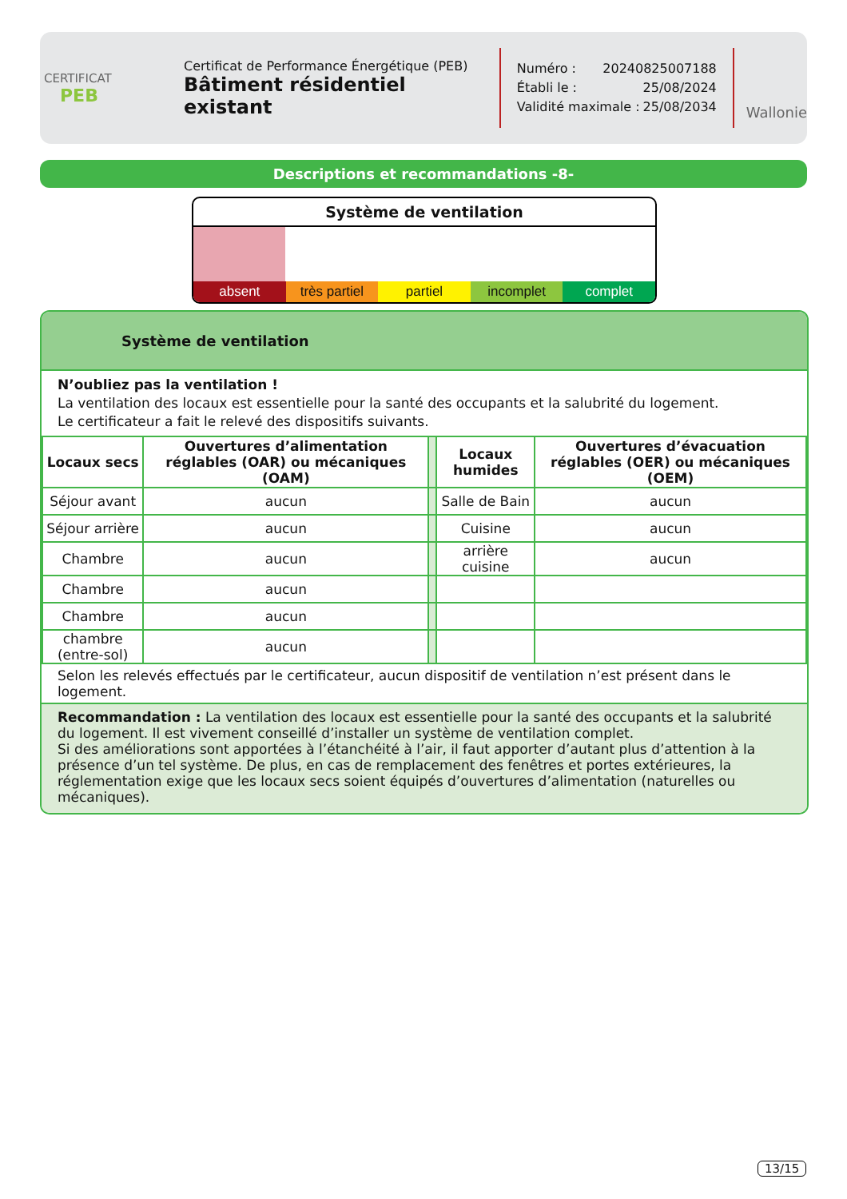CERTIFICAT
PEB
Certificat de Performance Énergétique (PEB)
Bâtiment résidentiel existant
Numéro : 20240825007188
Établi le : 25/08/2024
Validité maximale : 25/08/2034
Wallonie
Descriptions et recommandations -8-
Système de ventilation
absent très partiel partiel incomplet complet
Système de ventilation
N’oubliez pas la ventilation !
La ventilation des locaux est essentielle pour la santé des occupants et la salubrité du logement.
Le certificateur a fait le relevé des dispositifs suivants.
| Locaux secs | Ouvertures d’alimentation réglables (OAR) ou mécaniques (OAM) | | Locaux humides | Ouvertures d’évacuation réglables (OER) ou mécaniques (OEM) |
| Séjour avant | aucun | | Salle de Bain | aucun |
| Séjour arrière | aucun | | Cuisine | aucun |
| Chambre | aucun | | arrière cuisine | aucun |
| Chambre | aucun | | | |
| Chambre | aucun | | | |
| chambre (entre-sol) | aucun | | | |
Selon les relevés effectués par le certificateur, aucun dispositif de ventilation n’est présent dans le logement.
Recommandation : La ventilation des locaux est essentielle pour la santé des occupants et la salubrité du logement. Il est vivement conseillé d’installer un système de ventilation complet.
Si des améliorations sont apportées à l’étanchéité à l’air, il faut apporter d’autant plus d’attention à la présence d’un tel système. De plus, en cas de remplacement des fenêtres et portes extérieures, la réglementation exige que les locaux secs soient équipés d’ouvertures d’alimentation (naturelles ou mécaniques).
13/15